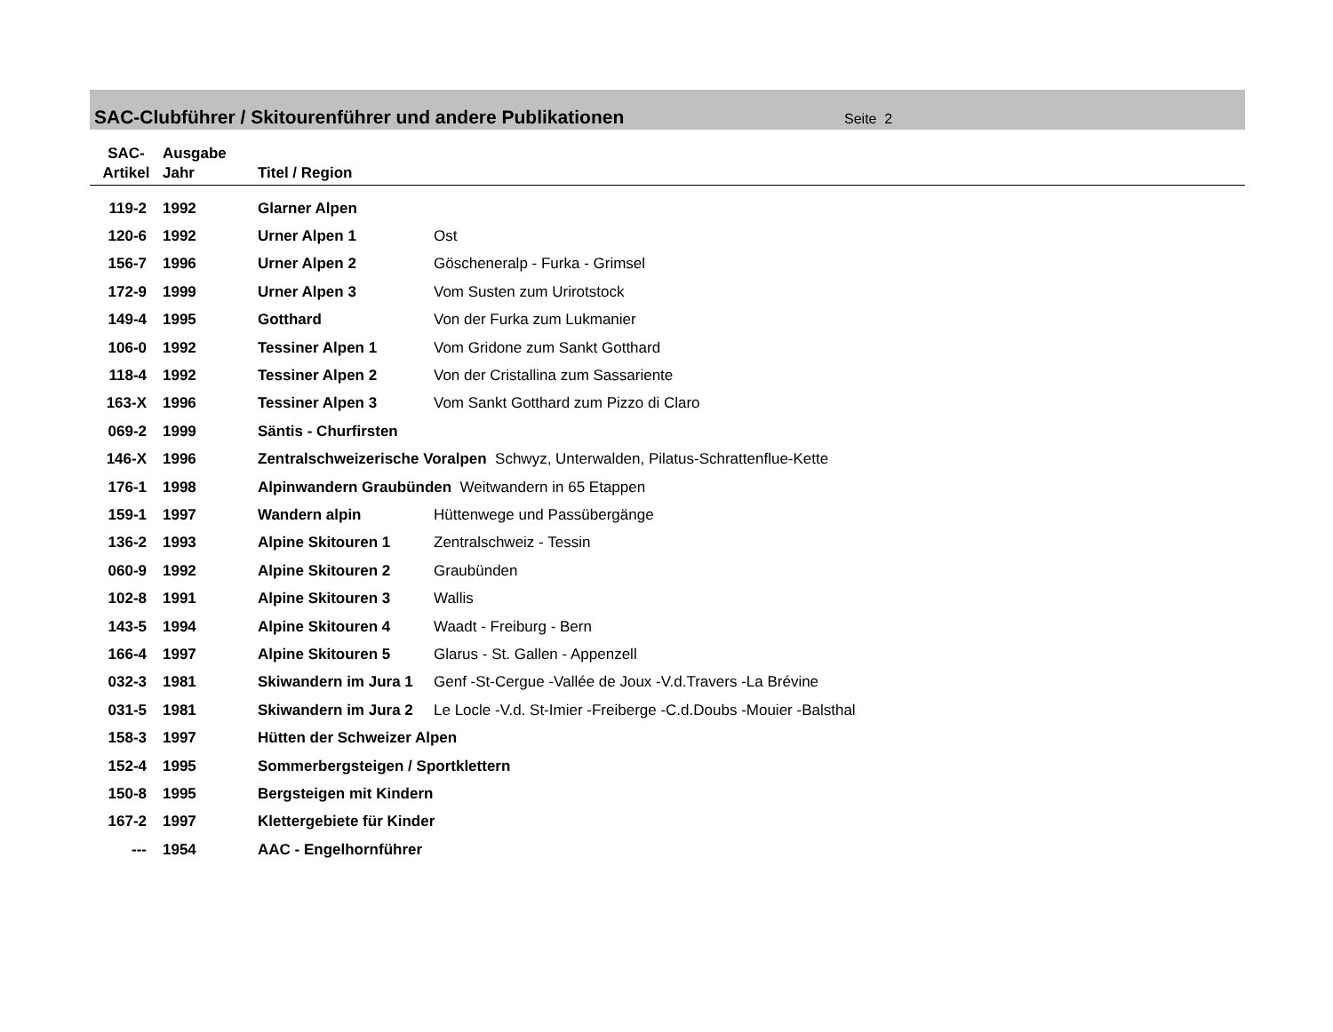SAC-Clubführer / Skitourenführer und andere Publikationen
Seite 2
| SAC- Artikel | Ausgabe Jahr | Titel / Region | |
| --- | --- | --- | --- |
| 119-2 | 1992 | Glarner Alpen | |
| 120-6 | 1992 | Urner Alpen 1 | Ost |
| 156-7 | 1996 | Urner Alpen 2 | Göscheneralp - Furka - Grimsel |
| 172-9 | 1999 | Urner Alpen 3 | Vom Susten zum Urirotstock |
| 149-4 | 1995 | Gotthard | Von der Furka zum Lukmanier |
| 106-0 | 1992 | Tessiner Alpen 1 | Vom Gridone zum Sankt Gotthard |
| 118-4 | 1992 | Tessiner Alpen 2 | Von der Cristallina zum Sassariente |
| 163-X | 1996 | Tessiner Alpen 3 | Vom Sankt Gotthard zum Pizzo di Claro |
| 069-2 | 1999 | Säntis - Churfirsten | |
| 146-X | 1996 | Zentralschweizerische Voralpen Schwyz, Unterwalden, Pilatus-Schrattenflue-Kette | |
| 176-1 | 1998 | Alpinwandern Graubünden Weitwandern in 65 Etappen | |
| 159-1 | 1997 | Wandern alpin | Hüttenwege und Passübergänge |
| 136-2 | 1993 | Alpine Skitouren 1 | Zentralschweiz - Tessin |
| 060-9 | 1992 | Alpine Skitouren 2 | Graubünden |
| 102-8 | 1991 | Alpine Skitouren 3 | Wallis |
| 143-5 | 1994 | Alpine Skitouren 4 | Waadt - Freiburg - Bern |
| 166-4 | 1997 | Alpine Skitouren 5 | Glarus - St. Gallen - Appenzell |
| 032-3 | 1981 | Skiwandern im Jura 1 | Genf -St-Cergue -Vallée de Joux -V.d.Travers -La Brévine |
| 031-5 | 1981 | Skiwandern im Jura 2 | Le Locle -V.d. St-Imier -Freiberge -C.d.Doubs -Mouier -Balsthal |
| 158-3 | 1997 | Hütten der Schweizer Alpen | |
| 152-4 | 1995 | Sommerbergsteigen / Sportklettern | |
| 150-8 | 1995 | Bergsteigen mit Kindern | |
| 167-2 | 1997 | Klettergebiete für Kinder | |
| --- | 1954 | AAC - Engelhornführer | |